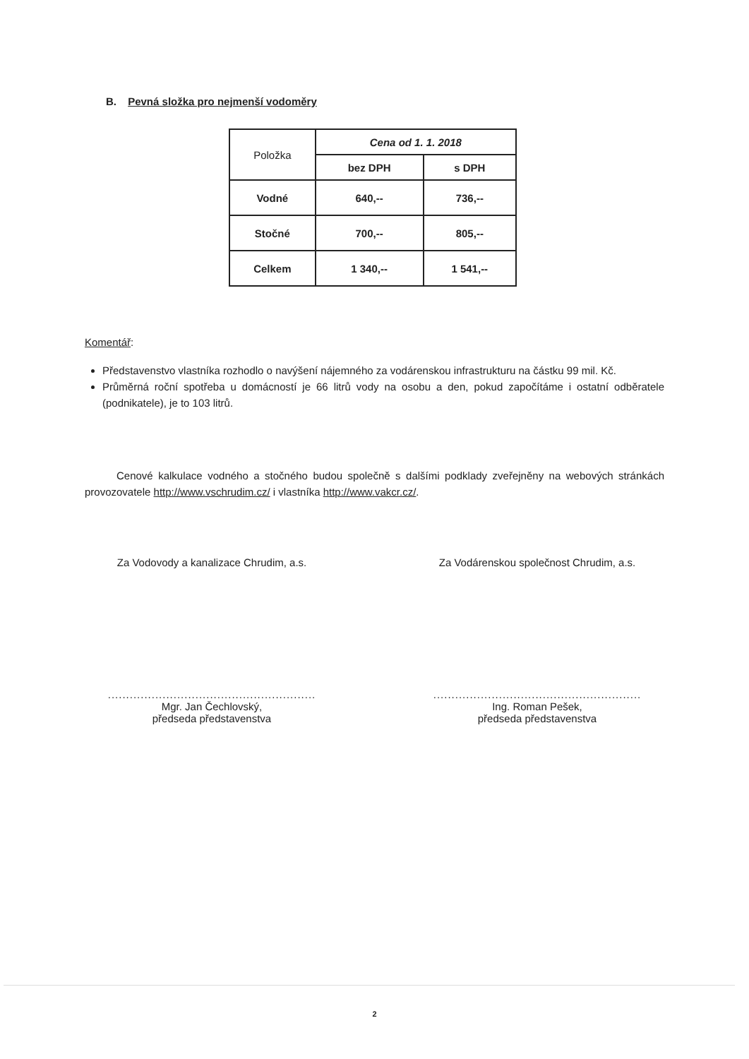B. Pevná složka pro nejmenší vodoměry
| Položka | Cena od 1. 1. 2018 | |
| | bez DPH | s DPH |
| Vodné | 640,-- | 736,-- |
| Stočné | 700,-- | 805,-- |
| Celkem | 1 340,-- | 1 541,-- |
Komentář:
Představenstvo vlastníka rozhodlo o navýšení nájemného za vodárenskou infrastrukturu na částku 99 mil. Kč.
Průměrná roční spotřeba u domácností je 66 litrů vody na osobu a den, pokud započítáme i ostatní odběratele (podnikatele), je to 103 litrů.
Cenové kalkulace vodného a stočného budou společně s dalšími podklady zveřejněny na webových stránkách provozovatele http://www.vschrudim.cz/ i vlastníka http://www.vakcr.cz/.
Za Vodovody a kanalizace Chrudim, a.s.
.........................................................
Mgr. Jan Čechlovský,
předseda představenstva
Za Vodárenskou společnost Chrudim, a.s.
.........................................................
Ing. Roman Pešek,
předseda představenstva
2